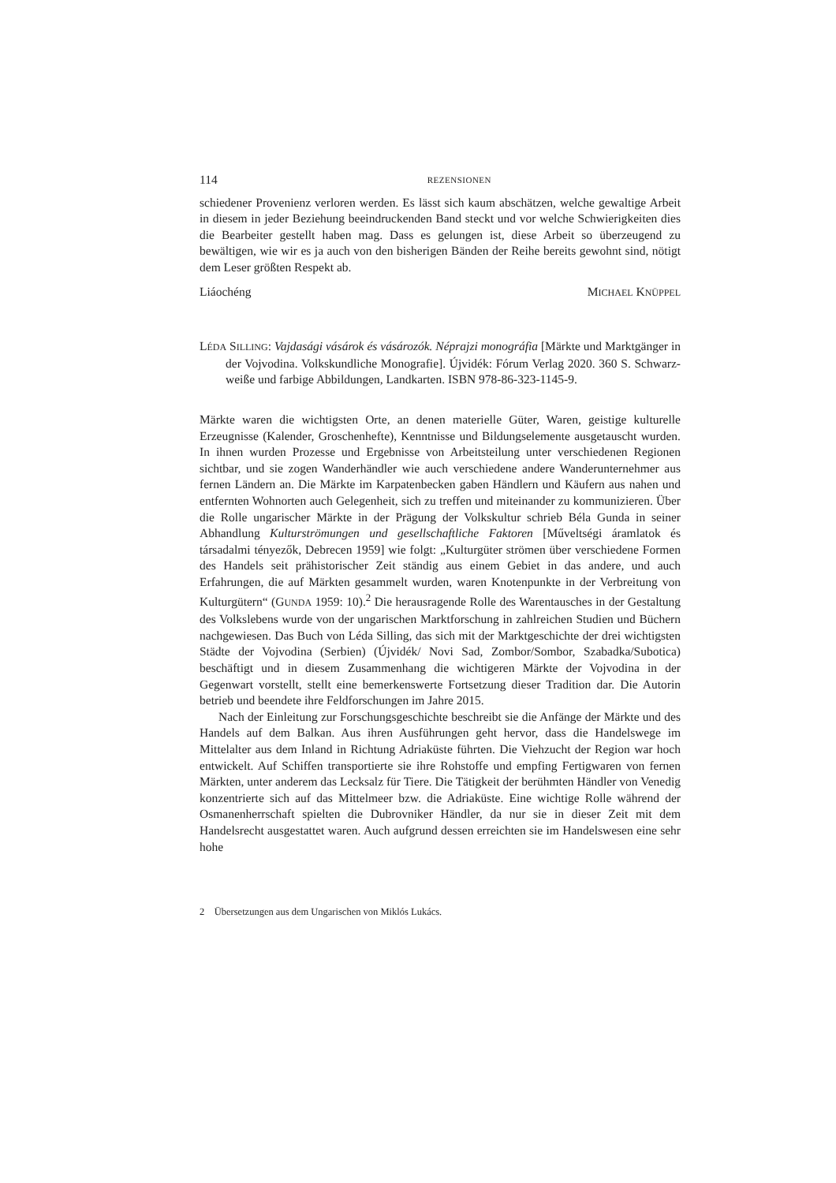114 REZENSIONEN
schiedener Provenienz verloren werden. Es lässt sich kaum abschätzen, welche gewaltige Arbeit in diesem in jeder Beziehung beeindruckenden Band steckt und vor welche Schwierigkeiten dies die Bearbeiter gestellt haben mag. Dass es gelungen ist, diese Arbeit so überzeugend zu bewältigen, wie wir es ja auch von den bisherigen Bänden der Reihe bereits gewohnt sind, nötigt dem Leser größten Respekt ab.
Liáochéng MICHAEL KNÜPPEL
LÉDA SILLING: Vajdasági vásárok és vásározók. Néprajzi monográfia [Märkte und Marktgänger in der Vojvodina. Volkskundliche Monografie]. Újvidék: Fórum Verlag 2020. 360 S. Schwarz-weiße und farbige Abbildungen, Landkarten. ISBN 978-86-323-1145-9.
Märkte waren die wichtigsten Orte, an denen materielle Güter, Waren, geistige kulturelle Erzeugnisse (Kalender, Groschenhefte), Kenntnisse und Bildungselemente ausgetauscht wurden. In ihnen wurden Prozesse und Ergebnisse von Arbeitsteilung unter verschiedenen Regionen sichtbar, und sie zogen Wanderhändler wie auch verschiedene andere Wanderunternehmer aus fernen Ländern an. Die Märkte im Karpatenbecken gaben Händlern und Käufern aus nahen und entfernten Wohnorten auch Gelegenheit, sich zu treffen und miteinander zu kommunizieren. Über die Rolle ungarischer Märkte in der Prägung der Volkskultur schrieb Béla Gunda in seiner Abhandlung Kulturströmungen und gesellschaftliche Faktoren [Műveltségi áramlatok és társadalmi tényezők, Debrecen 1959] wie folgt: „Kulturgüter strömen über verschiedene Formen des Handels seit prähistorischer Zeit ständig aus einem Gebiet in das andere, und auch Erfahrungen, die auf Märkten gesammelt wurden, waren Knotenpunkte in der Verbreitung von Kulturgütern“ (GUNDA 1959: 10).<sup>2</sup> Die herausragende Rolle des Warentausches in der Gestaltung des Volkslebens wurde von der ungarischen Marktforschung in zahlreichen Studien und Büchern nachgewiesen. Das Buch von Léda Silling, das sich mit der Marktgeschichte der drei wichtigsten Städte der Vojvodina (Serbien) (Újvidék/ Novi Sad, Zombor/Sombor, Szabadka/Subotica) beschäftigt und in diesem Zusammenhang die wichtigeren Märkte der Vojvodina in der Gegenwart vorstellt, stellt eine bemerkenswerte Fortsetzung dieser Tradition dar. Die Autorin betrieb und beendete ihre Feldforschungen im Jahre 2015.
Nach der Einleitung zur Forschungsgeschichte beschreibt sie die Anfänge der Märkte und des Handels auf dem Balkan. Aus ihren Ausführungen geht hervor, dass die Handelswege im Mittelalter aus dem Inland in Richtung Adriaküste führten. Die Viehzucht der Region war hoch entwickelt. Auf Schiffen transportierte sie ihre Rohstoffe und empfing Fertigwaren von fernen Märkten, unter anderem das Lecksalz für Tiere. Die Tätigkeit der berühmten Händler von Venedig konzentrierte sich auf das Mittelmeer bzw. die Adriaküste. Eine wichtige Rolle während der Osmanenherrschaft spielten die Dubrovniker Händler, da nur sie in dieser Zeit mit dem Handelsrecht ausgestattet waren. Auch aufgrund dessen erreichten sie im Handelswesen eine sehr hohe
2 Übersetzungen aus dem Ungarischen von Miklós Lukács.